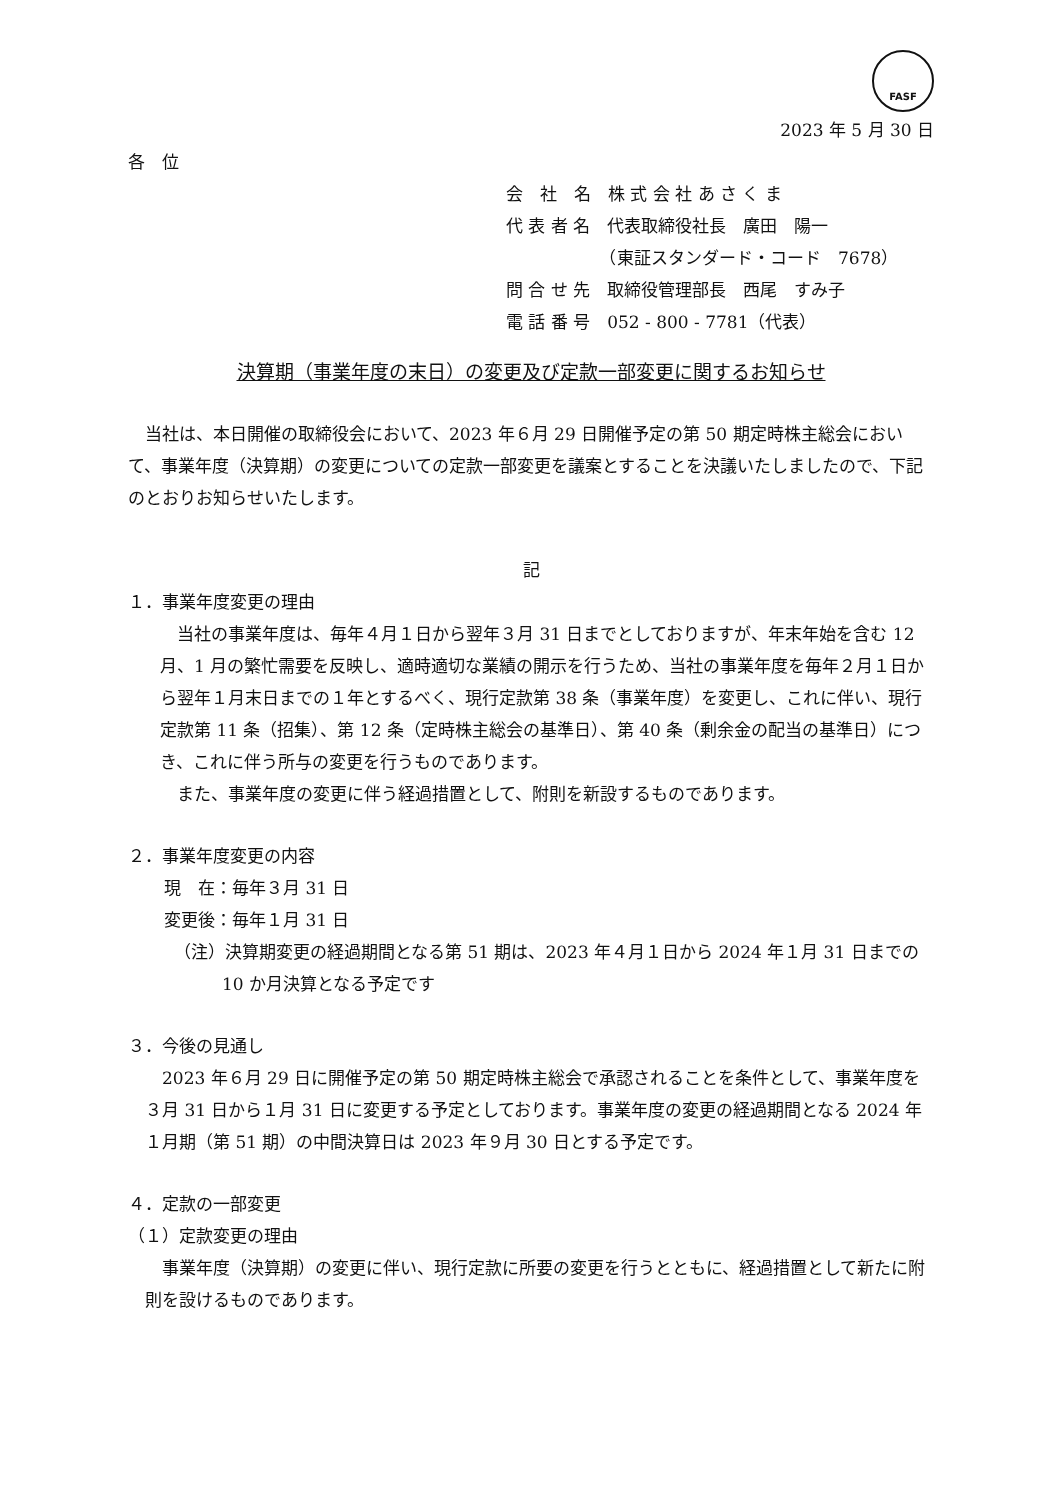FASF
2023 年 5 月 30 日
各　位
会　社　名　株 式 会 社 あ さ く ま
代 表 者 名　代表取締役社長　廣田　陽一
　　　　　　（東証スタンダード・コード　7678）
問 合 せ 先　取締役管理部長　西尾　すみ子
電 話 番 号　052 - 800 - 7781（代表）
決算期（事業年度の末日）の変更及び定款一部変更に関するお知らせ
　当社は、本日開催の取締役会において、2023 年６月 29 日開催予定の第 50 期定時株主総会において、事業年度（決算期）の変更についての定款一部変更を議案とすることを決議いたしましたので、下記のとおりお知らせいたします。
記
１．事業年度変更の理由
当社の事業年度は、毎年４月１日から翌年３月 31 日までとしておりますが、年末年始を含む 12 月、1 月の繁忙需要を反映し、適時適切な業績の開示を行うため、当社の事業年度を毎年２月１日から翌年１月末日までの１年とするべく、現行定款第 38 条（事業年度）を変更し、これに伴い、現行定款第 11 条（招集）、第 12 条（定時株主総会の基準日）、第 40 条（剰余金の配当の基準日）につき、これに伴う所与の変更を行うものであります。
また、事業年度の変更に伴う経過措置として、附則を新設するものであります。
２．事業年度変更の内容
現　在：毎年３月 31 日
変更後：毎年１月 31 日
（注）決算期変更の経過期間となる第 51 期は、2023 年４月１日から 2024 年１月 31 日までの 10 か月決算となる予定です
３．今後の見通し
2023 年６月 29 日に開催予定の第 50 期定時株主総会で承認されることを条件として、事業年度を３月 31 日から１月 31 日に変更する予定としております。事業年度の変更の経過期間となる 2024 年１月期（第 51 期）の中間決算日は 2023 年９月 30 日とする予定です。
４．定款の一部変更
（１）定款変更の理由
事業年度（決算期）の変更に伴い、現行定款に所要の変更を行うとともに、経過措置として新たに附則を設けるものであります。